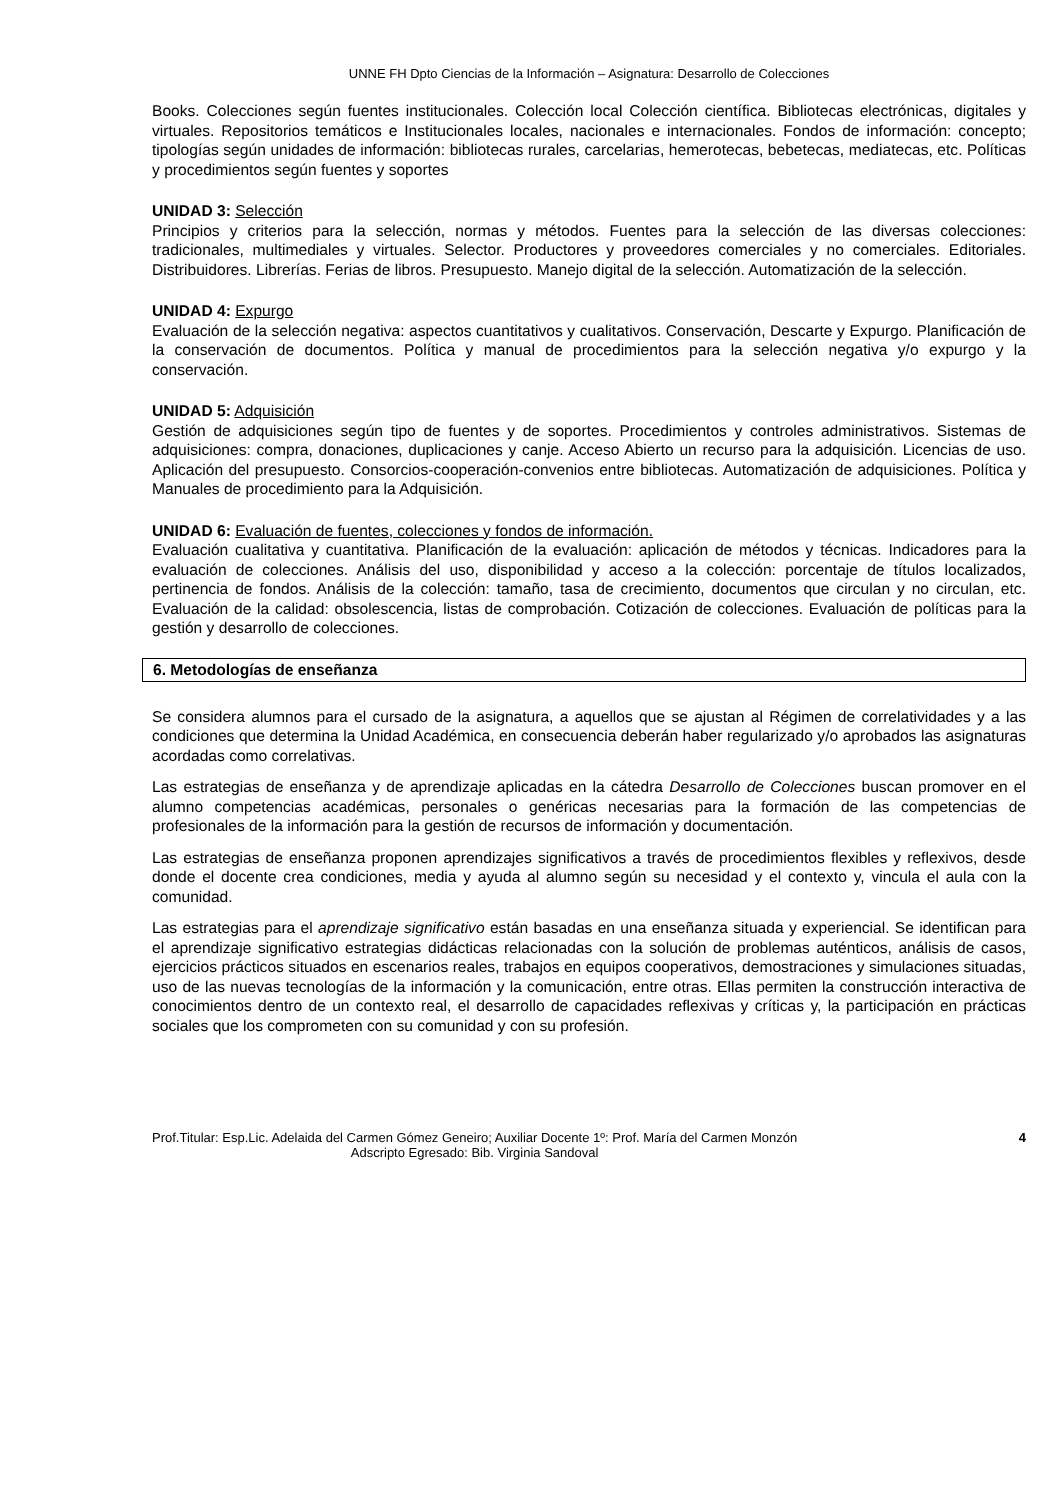UNNE FH Dpto Ciencias de la Información – Asignatura: Desarrollo de Colecciones
Books. Colecciones según fuentes institucionales. Colección local Colección científica. Bibliotecas electrónicas, digitales y virtuales. Repositorios temáticos e Institucionales locales, nacionales e internacionales. Fondos de información: concepto; tipologías según unidades de información: bibliotecas rurales, carcelarias, hemerotecas, bebetecas, mediatecas, etc. Políticas y procedimientos según fuentes y soportes
UNIDAD 3: Selección
Principios y criterios para la selección, normas y métodos. Fuentes para la selección de las diversas colecciones: tradicionales, multimediales y virtuales. Selector. Productores y proveedores comerciales y no comerciales. Editoriales. Distribuidores. Librerías. Ferias de libros. Presupuesto. Manejo digital de la selección. Automatización de la selección.
UNIDAD 4: Expurgo
Evaluación de la selección negativa: aspectos cuantitativos y cualitativos. Conservación, Descarte y Expurgo. Planificación de la conservación de documentos. Política y manual de procedimientos para la selección negativa y/o expurgo y la conservación.
UNIDAD 5: Adquisición
Gestión de adquisiciones según tipo de fuentes y de soportes. Procedimientos y controles administrativos. Sistemas de adquisiciones: compra, donaciones, duplicaciones y canje. Acceso Abierto un recurso para la adquisición. Licencias de uso. Aplicación del presupuesto. Consorcios-cooperación-convenios entre bibliotecas. Automatización de adquisiciones. Política y Manuales de procedimiento para la Adquisición.
UNIDAD 6: Evaluación de fuentes, colecciones y fondos de información.
Evaluación cualitativa y cuantitativa. Planificación de la evaluación: aplicación de métodos y técnicas. Indicadores para la evaluación de colecciones. Análisis del uso, disponibilidad y acceso a la colección: porcentaje de títulos localizados, pertinencia de fondos. Análisis de la colección: tamaño, tasa de crecimiento, documentos que circulan y no circulan, etc. Evaluación de la calidad: obsolescencia, listas de comprobación. Cotización de colecciones. Evaluación de políticas para la gestión y desarrollo de colecciones.
6. Metodologías de enseñanza
Se considera alumnos para el cursado de la asignatura, a aquellos que se ajustan al Régimen de correlatividades y a las condiciones que determina la Unidad Académica, en consecuencia deberán haber regularizado y/o aprobados las asignaturas acordadas como correlativas.
Las estrategias de enseñanza y de aprendizaje aplicadas en la cátedra Desarrollo de Colecciones buscan promover en el alumno competencias académicas, personales o genéricas necesarias para la formación de las competencias de profesionales de la información para la gestión de recursos de información y documentación.
Las estrategias de enseñanza proponen aprendizajes significativos a través de procedimientos flexibles y reflexivos, desde donde el docente crea condiciones, media y ayuda al alumno según su necesidad y el contexto y, vincula el aula con la comunidad.
Las estrategias para el aprendizaje significativo están basadas en una enseñanza situada y experiencial. Se identifican para el aprendizaje significativo estrategias didácticas relacionadas con la solución de problemas auténticos, análisis de casos, ejercicios prácticos situados en escenarios reales, trabajos en equipos cooperativos, demostraciones y simulaciones situadas, uso de las nuevas tecnologías de la información y la comunicación, entre otras. Ellas permiten la construcción interactiva de conocimientos dentro de un contexto real, el desarrollo de capacidades reflexivas y críticas y, la participación en prácticas sociales que los comprometen con su comunidad y con su profesión.
Prof.Titular: Esp.Lic. Adelaida del Carmen Gómez Geneiro; Auxiliar Docente 1º: Prof. María del Carmen Monzón
Adscripto Egresado: Bib. Virginia Sandoval
4